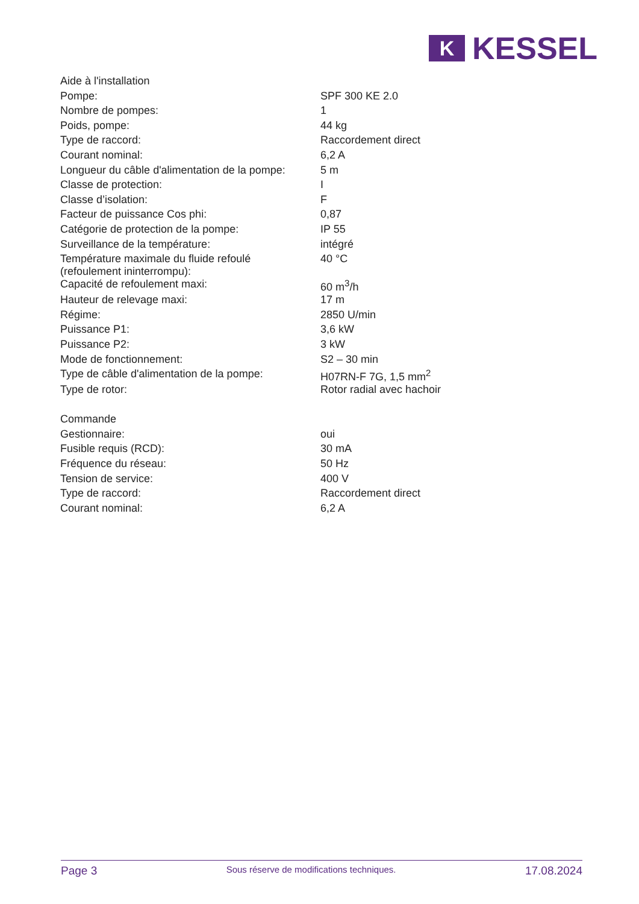K
KESSEL
| Aide à l'installation | |
| Pompe: | SPF 300 KE 2.0 |
| Nombre de pompes: | 1 |
| Poids, pompe: | 44 kg |
| Type de raccord: | Raccordement direct |
| Courant nominal: | 6,2 A |
| Longueur du câble d'alimentation de la pompe: | 5 m |
| Classe de protection: | I |
| Classe d’isolation: | F |
| Facteur de puissance Cos phi: | 0,87 |
| Catégorie de protection de la pompe: | IP 55 |
| Surveillance de la température: | intégré |
| Température maximale du fluide refoulé (refoulement ininterrompu): | 40 °C |
| Capacité de refoulement maxi: | 60 m<sup>3</sup>/h |
| Hauteur de relevage maxi: | 17 m |
| Régime: | 2850 U/min |
| Puissance P1: | 3,6 kW |
| Puissance P2: | 3 kW |
| Mode de fonctionnement: | S2 – 30 min |
| Type de câble d'alimentation de la pompe: | H07RN-F 7G, 1,5 mm<sup>2</sup> |
| Type de rotor: | Rotor radial avec hachoir |
| Commande | |
| Gestionnaire: | oui |
| Fusible requis (RCD): | 30 mA |
| Fréquence du réseau: | 50 Hz |
| Tension de service: | 400 V |
| Type de raccord: | Raccordement direct |
| Courant nominal: | 6,2 A |
Page 3 Sous réserve de modifications techniques. 17.08.2024